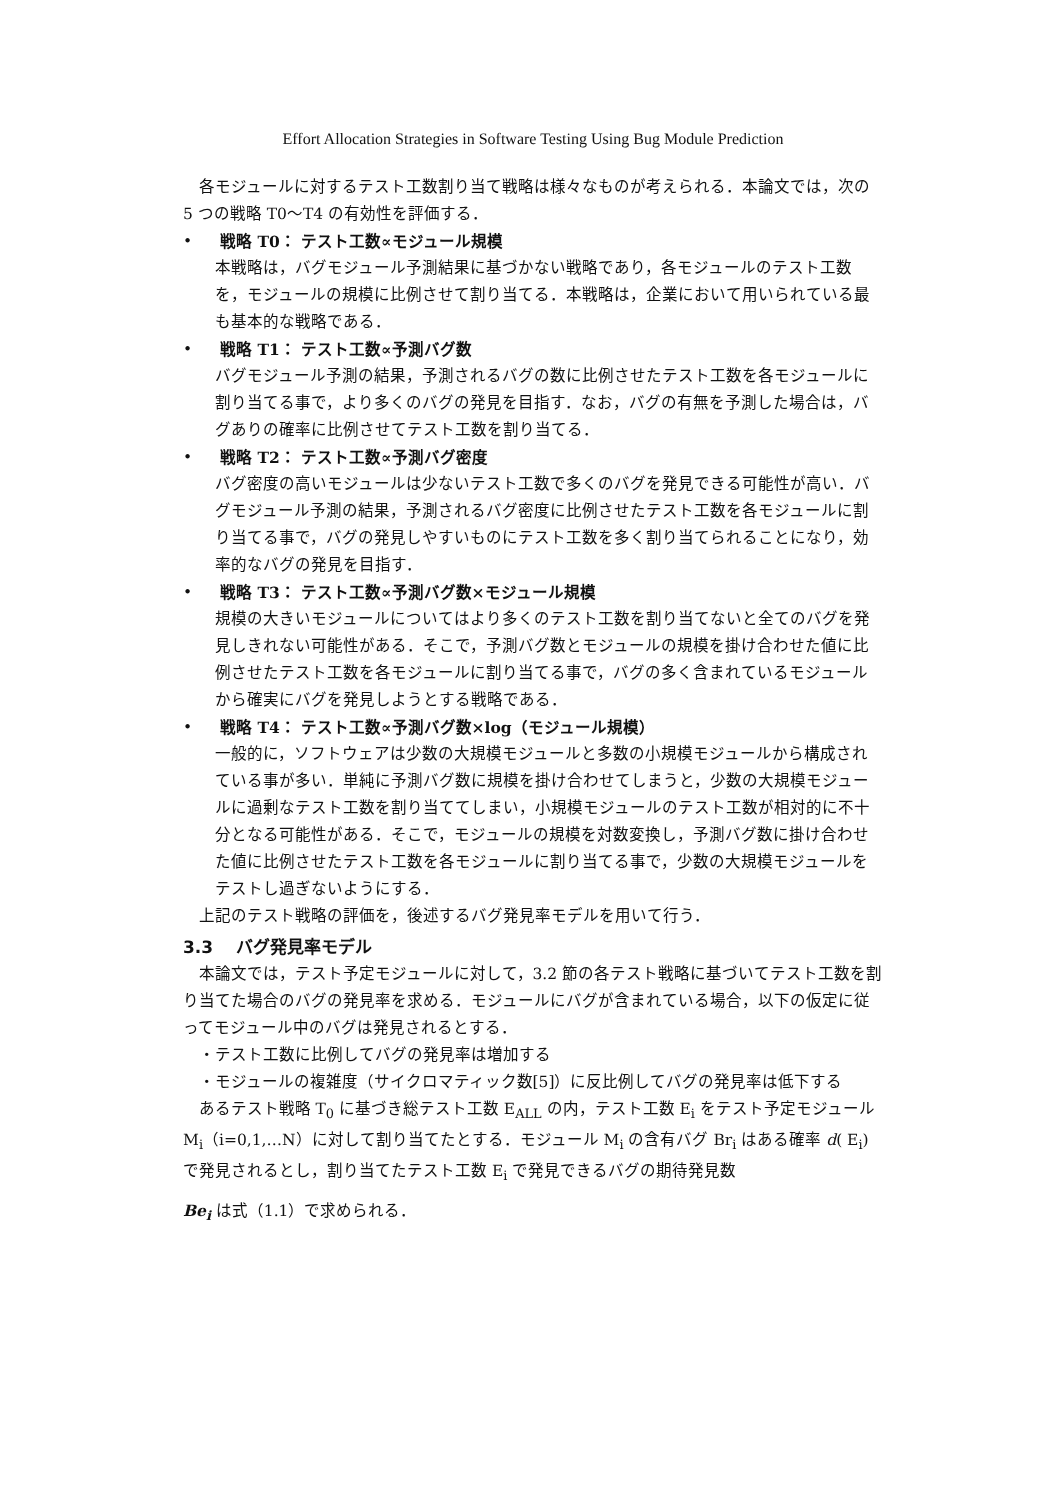Effort Allocation Strategies in Software Testing Using Bug Module Prediction
各モジュールに対するテスト工数割り当て戦略は様々なものが考えられる．本論文では，次の 5 つの戦略 T0～T4 の有効性を評価する．
•
戦略 T0： テスト工数∝モジュール規模
本戦略は，バグモジュール予測結果に基づかない戦略であり，各モジュールのテスト工数を，モジュールの規模に比例させて割り当てる．本戦略は，企業において用いられている最も基本的な戦略である．
•
戦略 T1： テスト工数∝予測バグ数
バグモジュール予測の結果，予測されるバグの数に比例させたテスト工数を各モジュールに割り当てる事で，より多くのバグの発見を目指す．なお，バグの有無を予測した場合は，バグありの確率に比例させてテスト工数を割り当てる．
•
戦略 T2： テスト工数∝予測バグ密度
バグ密度の高いモジュールは少ないテスト工数で多くのバグを発見できる可能性が高い．バグモジュール予測の結果，予測されるバグ密度に比例させたテスト工数を各モジュールに割り当てる事で，バグの発見しやすいものにテスト工数を多く割り当てられることになり，効率的なバグの発見を目指す．
•
戦略 T3： テスト工数∝予測バグ数×モジュール規模
規模の大きいモジュールについてはより多くのテスト工数を割り当てないと全てのバグを発見しきれない可能性がある．そこで，予測バグ数とモジュールの規模を掛け合わせた値に比例させたテスト工数を各モジュールに割り当てる事で，バグの多く含まれているモジュールから確実にバグを発見しようとする戦略である．
•
戦略 T4： テスト工数∝予測バグ数×log（モジュール規模）
一般的に，ソフトウェアは少数の大規模モジュールと多数の小規模モジュールから構成されている事が多い．単純に予測バグ数に規模を掛け合わせてしまうと，少数の大規模モジュールに過剰なテスト工数を割り当ててしまい，小規模モジュールのテスト工数が相対的に不十分となる可能性がある．そこで，モジュールの規模を対数変換し，予測バグ数に掛け合わせた値に比例させたテスト工数を各モジュールに割り当てる事で，少数の大規模モジュールをテストし過ぎないようにする．
上記のテスト戦略の評価を，後述するバグ発見率モデルを用いて行う．
3.3　 バグ発見率モデル
本論文では，テスト予定モジュールに対して，3.2 節の各テスト戦略に基づいてテスト工数を割り当てた場合のバグの発見率を求める．モジュールにバグが含まれている場合，以下の仮定に従ってモジュール中のバグは発見されるとする．
・テスト工数に比例してバグの発見率は増加する
・モジュールの複雑度（サイクロマティック数[5]）に反比例してバグの発見率は低下する
あるテスト戦略 T<sub>0</sub> に基づき総テスト工数 E<sub>ALL</sub> の内，テスト工数 E<sub>i</sub> をテスト予定モジュール M<sub>i</sub>（i=0,1,…N）に対して割り当てたとする．モジュール M<sub>i</sub> の含有バグ Br<sub>i</sub> はある確率 d( E<sub>i</sub>) で発見されるとし，割り当てたテスト工数 E<sub>i</sub> で発見できるバグの期待発見数
Be<sub>i</sub> は式（1.1）で求められる．